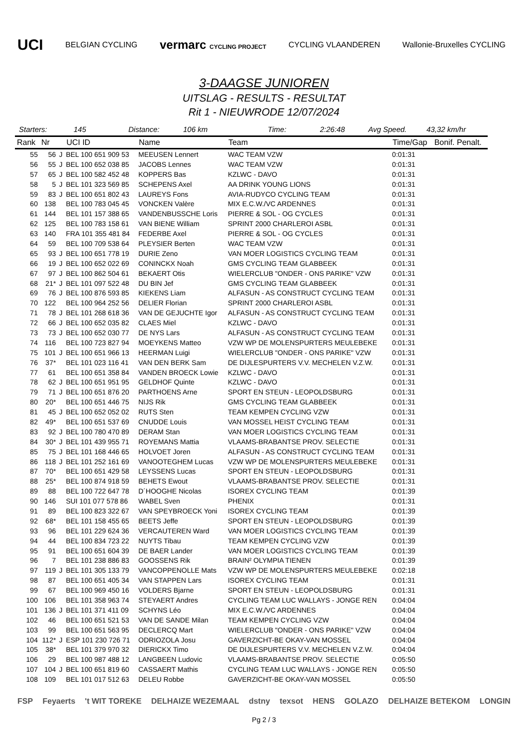UCI BELGIAN CYCLING vermarc CYCLING PROJECT CYCLING VLAANDEREN Wallonie-Bruxelles CYCLING
3-DAAGSE JUNIOREN
UITSLAG - RESULTS - RESULTAT
Rit 1 - NIEUWRODE 12/07/2024
Starters: 145 Distance: 106 km Time: 2:26:48 Avg Speed. 43,32 km/hr
| Rank | Nr | | UCI ID | Name | Team | Time/Gap | Bonif. Penalt. |
| --- | --- | --- | --- | --- | --- | --- | --- |
| 55 | 56 | J | BEL 100 651 909 53 | MEEUSEN Lennert | WAC TEAM VZW | 0:01:31 | |
| 56 | 55 | J | BEL 100 652 038 85 | JACOBS Lennes | WAC TEAM VZW | 0:01:31 | |
| 57 | 65 | J | BEL 100 582 452 48 | KOPPERS Bas | KZLWC - DAVO | 0:01:31 | |
| 58 | 5 | J | BEL 101 323 569 85 | SCHEPENS Axel | AA DRINK YOUNG LIONS | 0:01:31 | |
| 59 | 83 | J | BEL 100 651 802 43 | LAUREYS Fons | AVIA-RUDYCO CYCLING TEAM | 0:01:31 | |
| 60 | 138 | | BEL 100 783 045 45 | VONCKEN Valère | MIX E.C.W./VC ARDENNES | 0:01:31 | |
| 61 | 144 | | BEL 101 157 388 65 | VANDENBUSSCHE Loris | PIERRE & SOL - OG CYCLES | 0:01:31 | |
| 62 | 125 | | BEL 100 783 158 61 | VAN BIENE William | SPRINT 2000 CHARLEROI ASBL | 0:01:31 | |
| 63 | 140 | | FRA 101 355 481 84 | FEDERBE Axel | PIERRE & SOL - OG CYCLES | 0:01:31 | |
| 64 | 59 | | BEL 100 709 538 64 | PLEYSIER Berten | WAC TEAM VZW | 0:01:31 | |
| 65 | 93 | J | BEL 100 651 778 19 | DURIE Zeno | VAN MOER LOGISTICS CYCLING TEAM | 0:01:31 | |
| 66 | 19 | J | BEL 100 652 022 69 | CONINCKX Noah | GMS CYCLING TEAM GLABBEEK | 0:01:31 | |
| 67 | 97 | J | BEL 100 862 504 61 | BEKAERT Otis | WIELERCLUB "ONDER - ONS PARIKE" VZW | 0:01:31 | |
| 68 | 21* | J | BEL 101 097 522 48 | DU BIN Jef | GMS CYCLING TEAM GLABBEEK | 0:01:31 | |
| 69 | 76 | J | BEL 100 876 593 85 | KIEKENS Liam | ALFASUN - AS CONSTRUCT CYCLING TEAM | 0:01:31 | |
| 70 | 122 | | BEL 100 964 252 56 | DELIER Florian | SPRINT 2000 CHARLEROI ASBL | 0:01:31 | |
| 71 | 78 | J | BEL 101 268 618 36 | VAN DE GEJUCHTE Igor | ALFASUN - AS CONSTRUCT CYCLING TEAM | 0:01:31 | |
| 72 | 66 | J | BEL 100 652 035 82 | CLAES Miel | KZLWC - DAVO | 0:01:31 | |
| 73 | 73 | J | BEL 100 652 030 77 | DE NYS Lars | ALFASUN - AS CONSTRUCT CYCLING TEAM | 0:01:31 | |
| 74 | 116 | | BEL 100 723 827 94 | MOEYKENS Matteo | VZW WP DE MOLENSPURTERS MEULEBEKE | 0:01:31 | |
| 75 | 101 | J | BEL 100 651 966 13 | HEERMAN Luigi | WIELERCLUB "ONDER - ONS PARIKE" VZW | 0:01:31 | |
| 76 | 37* | | BEL 101 023 116 41 | VAN DEN BERK Sam | DE DIJLESPURTERS V.V. MECHELEN V.Z.W. | 0:01:31 | |
| 77 | 61 | | BEL 100 651 358 84 | VANDEN BROECK Lowie | KZLWC - DAVO | 0:01:31 | |
| 78 | 62 | J | BEL 100 651 951 95 | GELDHOF Quinte | KZLWC - DAVO | 0:01:31 | |
| 79 | 71 | J | BEL 100 651 876 20 | PARTHOENS Arne | SPORT EN STEUN - LEOPOLDSBURG | 0:01:31 | |
| 80 | 20* | | BEL 100 651 446 75 | NIJS Rik | GMS CYCLING TEAM GLABBEEK | 0:01:31 | |
| 81 | 45 | J | BEL 100 652 052 02 | RUTS Sten | TEAM KEMPEN CYCLING VZW | 0:01:31 | |
| 82 | 49* | | BEL 100 651 537 69 | CNUDDE Louis | VAN MOSSEL HEIST CYCLING TEAM | 0:01:31 | |
| 83 | 92 | J | BEL 100 780 470 89 | DERAM Stan | VAN MOER LOGISTICS CYCLING TEAM | 0:01:31 | |
| 84 | 30* | J | BEL 101 439 955 71 | ROYEMANS Mattia | VLAAMS-BRABANTSE PROV. SELECTIE | 0:01:31 | |
| 85 | 75 | J | BEL 101 168 446 65 | HOLVOET Joren | ALFASUN - AS CONSTRUCT CYCLING TEAM | 0:01:31 | |
| 86 | 118 | J | BEL 101 252 161 69 | VANOOTEGHEM Lucas | VZW WP DE MOLENSPURTERS MEULEBEKE | 0:01:31 | |
| 87 | 70* | | BEL 100 651 429 58 | LEYSSENS Lucas | SPORT EN STEUN - LEOPOLDSBURG | 0:01:31 | |
| 88 | 25* | | BEL 100 874 918 59 | BEHETS Ewout | VLAAMS-BRABANTSE PROV. SELECTIE | 0:01:31 | |
| 89 | 88 | | BEL 100 722 647 78 | D´HOOGHE Nicolas | ISOREX CYCLING TEAM | 0:01:39 | |
| 90 | 146 | | SUI 101 077 578 86 | WABEL Sven | PHENIX | 0:01:31 | |
| 91 | 89 | | BEL 100 823 322 67 | VAN SPEYBROECK Yoni | ISOREX CYCLING TEAM | 0:01:39 | |
| 92 | 68* | | BEL 101 158 455 65 | BEETS Jeffe | SPORT EN STEUN - LEOPOLDSBURG | 0:01:39 | |
| 93 | 96 | | BEL 101 229 624 36 | VERCAUTEREN Ward | VAN MOER LOGISTICS CYCLING TEAM | 0:01:39 | |
| 94 | 44 | | BEL 100 834 723 22 | NUYTS Tibau | TEAM KEMPEN CYCLING VZW | 0:01:39 | |
| 95 | 91 | | BEL 100 651 604 39 | DE BAER Lander | VAN MOER LOGISTICS CYCLING TEAM | 0:01:39 | |
| 96 | 7 | | BEL 101 238 886 83 | GOOSSENS Rik | BRAIN² OLYMPIA TIENEN | 0:01:39 | |
| 97 | 119 | J | BEL 101 305 133 79 | VANCOPPENOLLE Mats | VZW WP DE MOLENSPURTERS MEULEBEKE | 0:02:18 | |
| 98 | 87 | | BEL 100 651 405 34 | VAN STAPPEN Lars | ISOREX CYCLING TEAM | 0:01:31 | |
| 99 | 67 | | BEL 100 969 450 16 | VOLDERS Bjarne | SPORT EN STEUN - LEOPOLDSBURG | 0:01:31 | |
| 100 | 106 | | BEL 101 358 963 74 | STEYAERT Andres | CYCLING TEAM LUC WALLAYS - JONGE REN | 0:04:04 | |
| 101 | 136 | J | BEL 101 371 411 09 | SCHYNS Léo | MIX E.C.W./VC ARDENNES | 0:04:04 | |
| 102 | 46 | | BEL 100 651 521 53 | VAN DE SANDE Milan | TEAM KEMPEN CYCLING VZW | 0:04:04 | |
| 103 | 99 | | BEL 100 651 563 95 | DECLERCQ Mart | WIELERCLUB "ONDER - ONS PARIKE" VZW | 0:04:04 | |
| 104 | 112* | J | ESP 101 230 726 71 | ODRIOZOLA Josu | GAVERZICHT-BE OKAY-VAN MOSSEL | 0:04:04 | |
| 105 | 38* | | BEL 101 379 970 32 | DIERICKX Timo | DE DIJLESPURTERS V.V. MECHELEN V.Z.W. | 0:04:04 | |
| 106 | 29 | | BEL 100 987 488 12 | LANGBEEN Ludovic | VLAAMS-BRABANTSE PROV. SELECTIE | 0:05:50 | |
| 107 | 104 | J | BEL 100 651 819 60 | CASSAERT Mathis | CYCLING TEAM LUC WALLAYS - JONGE REN | 0:05:50 | |
| 108 | 109 | | BEL 101 017 512 63 | DELEU Robbe | GAVERZICHT-BE OKAY-VAN MOSSEL | 0:05:50 | |
FSP Feyaerts 't WIT TOREKE DELHAIZE WEZEMAAL dstny texsot HENS GOLAZO DELHAIZE BETEKOM LONGIN
Pg 2 / 3